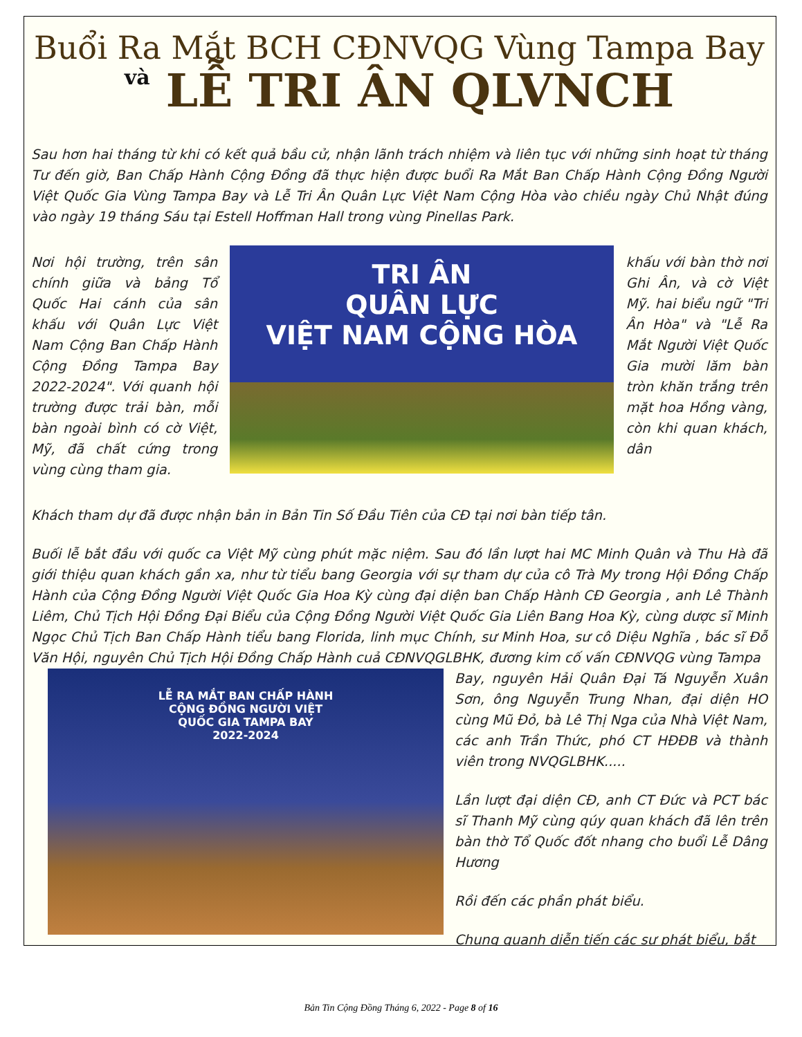Buổi Ra Mắt BCH CĐNVQG Vùng Tampa Bay
và LỄ TRI ÂN QLVNCH
Sau hơn hai tháng từ khi có kết quả bầu cử, nhận lãnh trách nhiệm và liên tục với những sinh hoạt từ tháng Tư đến giờ, Ban Chấp Hành Cộng Đồng đã thực hiện được buổi Ra Mắt Ban Chấp Hành Cộng Đồng Người Việt Quốc Gia Vùng Tampa Bay và Lễ Tri Ân Quân Lực Việt Nam Cộng Hòa vào chiều ngày Chủ Nhật đúng vào ngày 19 tháng Sáu tại Estell Hoffman Hall trong vùng Pinellas Park.
Nơi hội trường, trên sân chính giữa và bảng Tổ Quốc Hai cánh của sân khấu với Quân Lực Việt Nam Cộng Ban Chấp Hành Cộng Đồng Tampa Bay 2022-2024". Với quanh hội trường được trải bàn, mỗi bàn ngoài bình có cờ Việt, Mỹ, đã chất cứng trong vùng cùng tham gia.
TRI ÂN
QUÂN LỰC
VIỆT NAM CỘNG HÒA
khấu với bàn thờ nơi Ghi Ân, và cờ Việt Mỹ. hai biểu ngữ "Tri Ân Hòa" và "Lễ Ra Mắt Người Việt Quốc Gia mười lăm bàn tròn khăn trắng trên mặt hoa Hồng vàng, còn khi quan khách, dân
Khách tham dự đã được nhận bản in Bản Tin Số Đầu Tiên của CĐ tại nơi bàn tiếp tân.
Buối lễ bắt đầu với quốc ca Việt Mỹ cùng phút mặc niệm. Sau đó lần lượt hai MC Minh Quân và Thu Hà đã giới thiệu quan khách gần xa, như từ tiểu bang Georgia với sự tham dự của cô Trà My trong Hội Đồng Chấp Hành của Cộng Đồng Người Việt Quốc Gia Hoa Kỳ cùng đại diện ban Chấp Hành CĐ Georgia , anh Lê Thành Liêm, Chủ Tịch Hội Đồng Đại Biểu của Cộng Đồng Người Việt Quốc Gia Liên Bang Hoa Kỳ, cùng dược sĩ Minh Ngọc Chủ Tịch Ban Chấp Hành tiểu bang Florida, linh mục Chính, sư Minh Hoa, sư cô Diệu Nghĩa , bác sĩ Đỗ Văn Hội, nguyên Chủ Tịch Hội Đồng Chấp Hành cuả CĐNVQGLBHK, đương kim cố vấn CĐNVQG vùng Tampa
LỄ RA MẮT BAN CHẤP HÀNH
CỘNG ĐỒNG NGƯỜI VIỆT
QUỐC GIA TAMPA BAY
2022-2024
Bay, nguyên Hải Quân Đại Tá Nguyễn Xuân Sơn, ông Nguyễn Trung Nhan, đại diện HO cùng Mũ Đỏ, bà Lê Thị Nga của Nhà Việt Nam, các anh Trần Thức, phó CT HĐĐB và thành viên trong NVQGLBHK.....
Lần lượt đại diện CĐ, anh CT Đức và PCT bác sĩ Thanh Mỹ cùng qúy quan khách đã lên trên bàn thờ Tổ Quốc đốt nhang cho buổi Lễ Dâng Hương
Rồi đến các phần phát biểu.
Chung quanh diễn tiến các sự phát biểu, bắt
Bản Tin Cộng Đồng Tháng 6, 2022 - Page 8 of 16